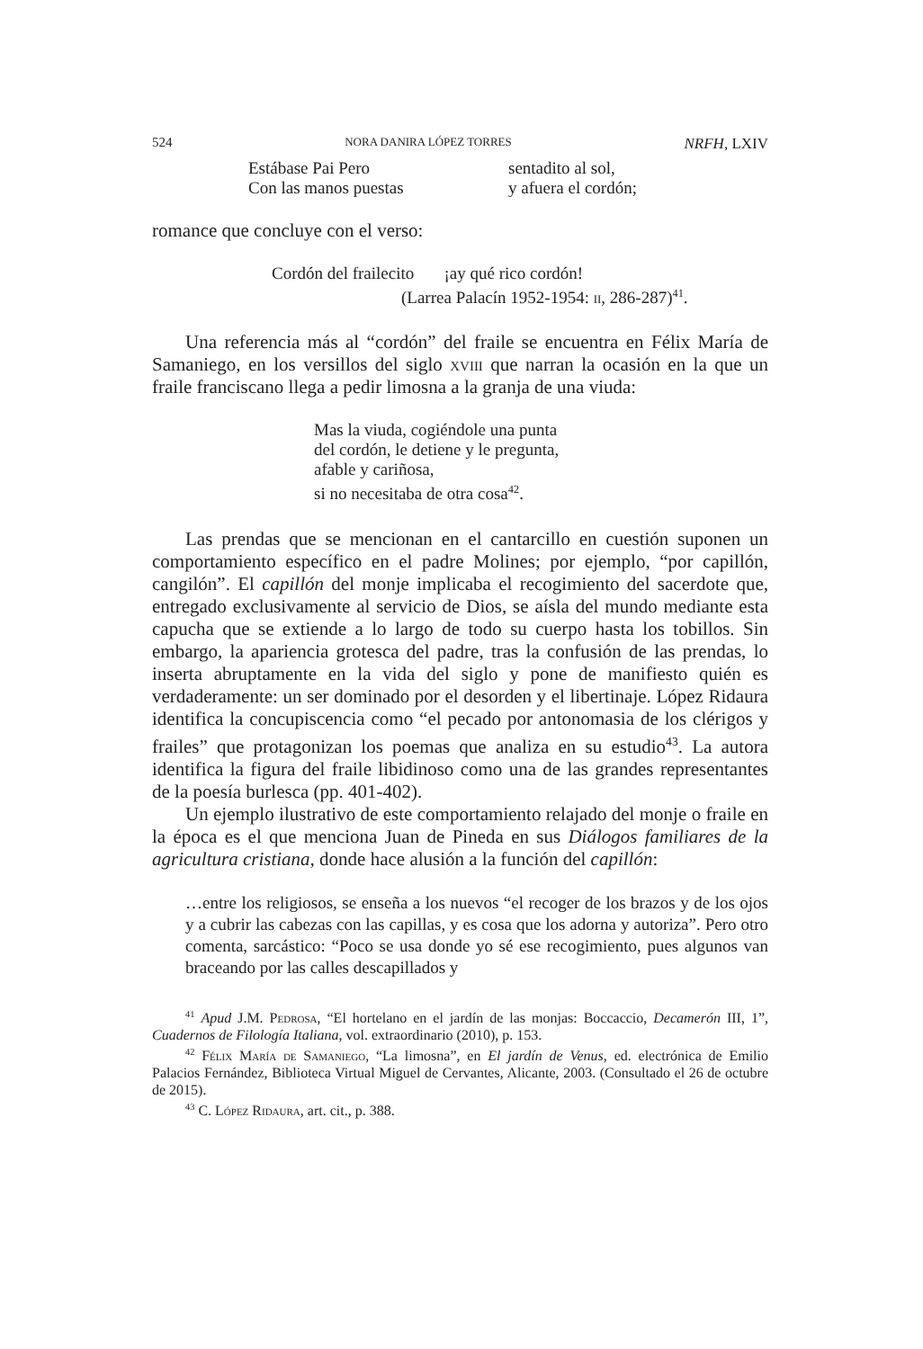524 NORA DANIRA LÓPEZ TORRES NRFH, LXIV
Estábase Pai Pero sentadito al sol,
Con las manos puestas y afuera el cordón;
romance que concluye con el verso:
Cordón del frailecito ¡ay qué rico cordón!
(Larrea Palacín 1952-1954: ii, 286-287)<sup>41</sup>.
Una referencia más al “cordón” del fraile se encuentra en Félix María de Samaniego, en los versillos del siglo xviii que narran la ocasión en la que un fraile franciscano llega a pedir limosna a la granja de una viuda:
Mas la viuda, cogiéndole una punta
del cordón, le detiene y le pregunta,
afable y cariñosa,
si no necesitaba de otra cosa<sup>42</sup>.
Las prendas que se mencionan en el cantarcillo en cuestión suponen un comportamiento específico en el padre Molines; por ejemplo, “por capillón, cangilón”. El capillón del monje implicaba el recogimiento del sacerdote que, entregado exclusivamente al servicio de Dios, se aísla del mundo mediante esta capucha que se extiende a lo largo de todo su cuerpo hasta los tobillos. Sin embargo, la apariencia grotesca del padre, tras la confusión de las prendas, lo inserta abruptamente en la vida del siglo y pone de manifiesto quién es verdaderamente: un ser dominado por el desorden y el libertinaje. López Ridaura identifica la concupiscencia como “el pecado por antonomasia de los clérigos y frailes” que protagonizan los poemas que analiza en su estudio<sup>43</sup>. La autora identifica la figura del fraile libidinoso como una de las grandes representantes de la poesía burlesca (pp. 401-402).
Un ejemplo ilustrativo de este comportamiento relajado del monje o fraile en la época es el que menciona Juan de Pineda en sus Diálogos familiares de la agricultura cristiana, donde hace alusión a la función del capillón:
…entre los religiosos, se enseña a los nuevos “el recoger de los brazos y de los ojos y a cubrir las cabezas con las capillas, y es cosa que los adorna y autoriza”. Pero otro comenta, sarcástico: “Poco se usa donde yo sé ese recogimiento, pues algunos van braceando por las calles descapillados y
<sup>41</sup> Apud J.M. Pedrosa, “El hortelano en el jardín de las monjas: Boccaccio, Decamerón III, 1”, Cuadernos de Filología Italiana, vol. extraordinario (2010), p. 153.
<sup>42</sup> Félix María de Samaniego, “La limosna”, en El jardín de Venus, ed. electrónica de Emilio Palacios Fernández, Biblioteca Virtual Miguel de Cervantes, Alicante, 2003. (Consultado el 26 de octubre de 2015).
<sup>43</sup> C. López Ridaura, art. cit., p. 388.